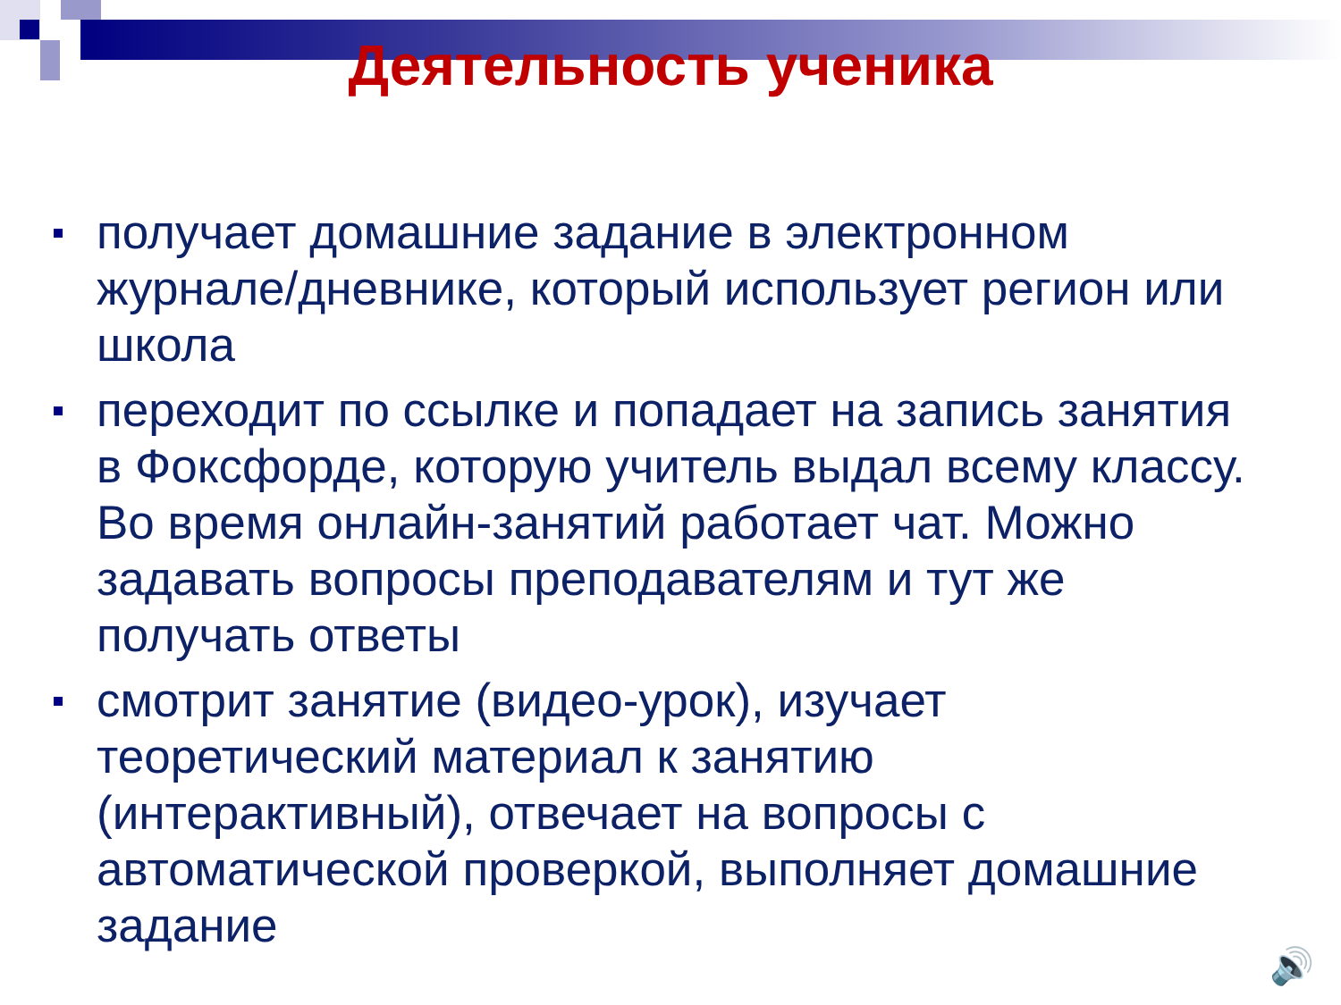Деятельность ученика
получает домашние задание в электронном журнале/дневнике, который использует регион или школа
переходит по ссылке и попадает на запись занятия в Фоксфорде, которую учитель выдал всему классу. Во время онлайн-занятий работает чат. Можно задавать вопросы преподавателям и тут же получать ответы
смотрит занятие (видео-урок), изучает теоретический материал к занятию (интерактивный), отвечает на вопросы с автоматической проверкой, выполняет домашние задание
🔊